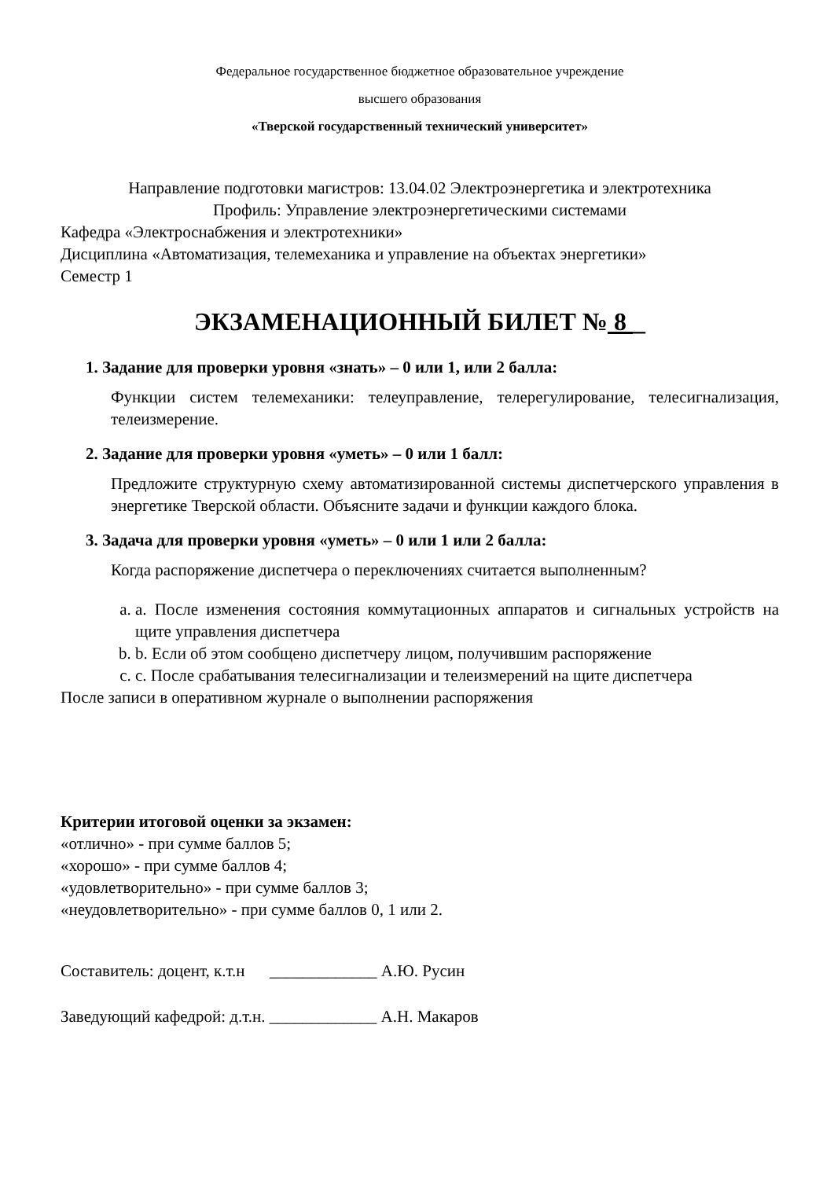Федеральное государственное бюджетное образовательное учреждение
высшего образования
«Тверской государственный технический университет»
Направление подготовки магистров: 13.04.02 Электроэнергетика и электротехника
Профиль: Управление электроэнергетическими системами
Кафедра «Электроснабжения и электротехники»
Дисциплина «Автоматизация, телемеханика и управление на объектах энергетики»
Семестр 1
ЭКЗАМЕНАЦИОННЫЙ БИЛЕТ № 8 _
1. Задание для проверки уровня «знать» – 0 или 1, или 2 балла:
Функции систем телемеханики: телеуправление, телерегулирование, телесигнализация, телеизмерение.
2. Задание для проверки уровня «уметь» – 0 или 1 балл:
Предложите структурную схему автоматизированной системы диспетчерского управления в энергетике Тверской области. Объясните задачи и функции каждого блока.
3. Задача для проверки уровня «уметь» – 0 или 1 или 2 балла:
Когда распоряжение диспетчера о переключениях считается выполненным?
a. a. После изменения состояния коммутационных аппаратов и сигнальных устройств на щите управления диспетчера
b. b. Если об этом сообщено диспетчеру лицом, получившим распоряжение
c. c. После срабатывания телесигнализации и телеизмерений на щите диспетчера
После записи в оперативном журнале о выполнении распоряжения
Критерии итоговой оценки за экзамен:
«отлично» - при сумме баллов 5;
«хорошо» - при сумме баллов 4;
«удовлетворительно» - при сумме баллов 3;
«неудовлетворительно» - при сумме баллов 0, 1 или 2.
Составитель: доцент, к.т.н _____________ А.Ю. Русин
Заведующий кафедрой: д.т.н. _____________ А.Н. Макаров